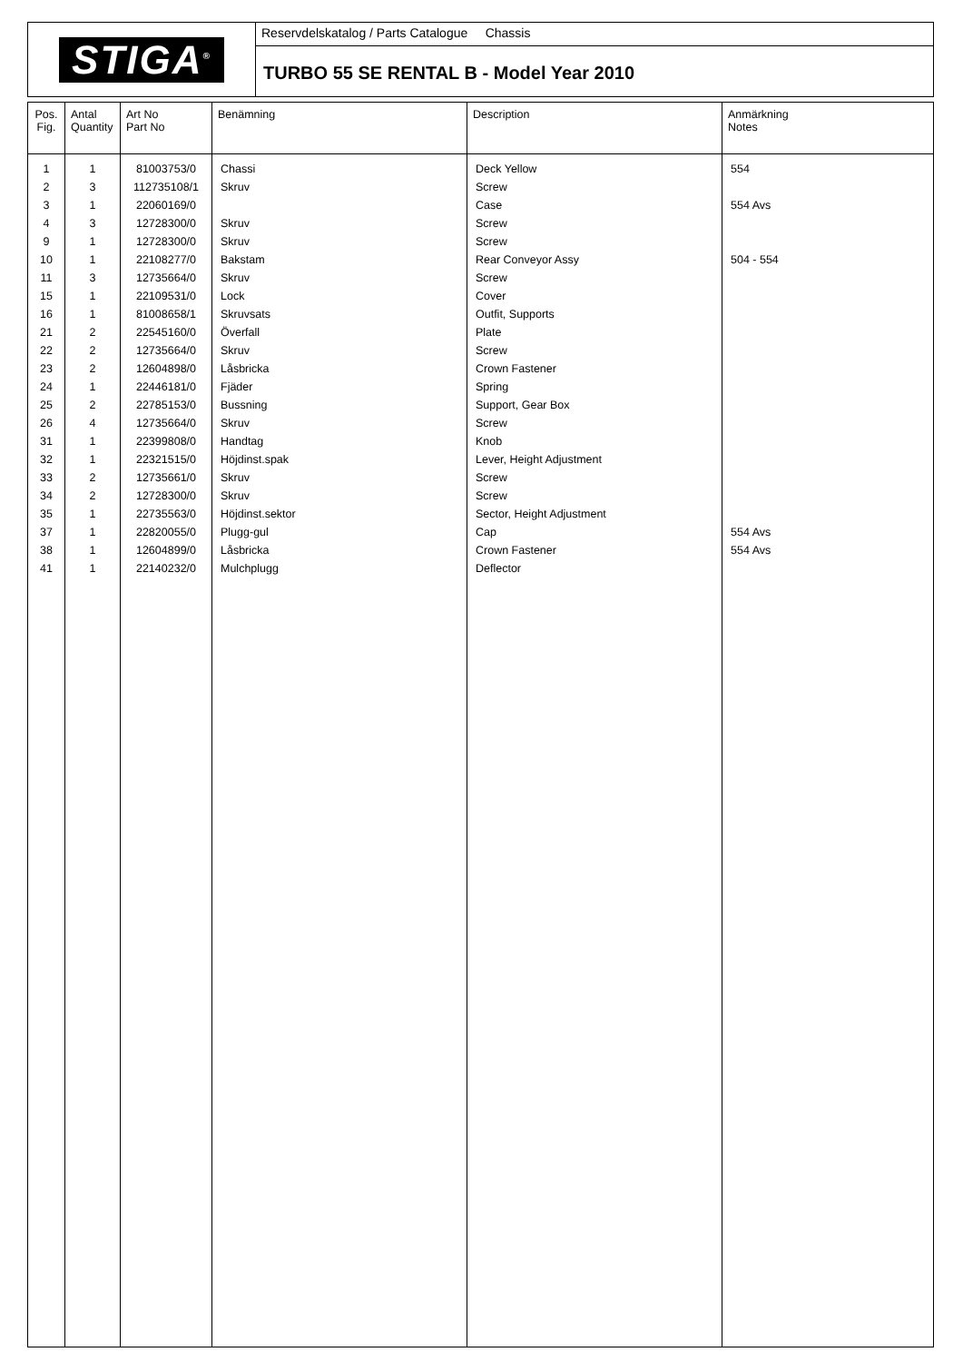STIGA<sup>®</sup>
Reservdelskatalog / Parts Catalogue Chassis
TURBO 55 SE RENTAL B - Model Year 2010
| Pos. Fig. | Antal Quantity | Art No Part No | Benämning | Description | Anmärkning Notes |
| --- | --- | --- | --- | --- | --- |
| 1 | 1 | 81003753/0 | Chassi | Deck Yellow | 554 |
| 2 | 3 | 112735108/1 | Skruv | Screw | |
| 3 | 1 | 22060169/0 | | Case | 554 Avs |
| 4 | 3 | 12728300/0 | Skruv | Screw | |
| 9 | 1 | 12728300/0 | Skruv | Screw | |
| 10 | 1 | 22108277/0 | Bakstam | Rear Conveyor Assy | 504 - 554 |
| 11 | 3 | 12735664/0 | Skruv | Screw | |
| 15 | 1 | 22109531/0 | Lock | Cover | |
| 16 | 1 | 81008658/1 | Skruvsats | Outfit, Supports | |
| 21 | 2 | 22545160/0 | Överfall | Plate | |
| 22 | 2 | 12735664/0 | Skruv | Screw | |
| 23 | 2 | 12604898/0 | Låsbricka | Crown Fastener | |
| 24 | 1 | 22446181/0 | Fjäder | Spring | |
| 25 | 2 | 22785153/0 | Bussning | Support, Gear Box | |
| 26 | 4 | 12735664/0 | Skruv | Screw | |
| 31 | 1 | 22399808/0 | Handtag | Knob | |
| 32 | 1 | 22321515/0 | Höjdinst.spak | Lever, Height Adjustment | |
| 33 | 2 | 12735661/0 | Skruv | Screw | |
| 34 | 2 | 12728300/0 | Skruv | Screw | |
| 35 | 1 | 22735563/0 | Höjdinst.sektor | Sector, Height Adjustment | |
| 37 | 1 | 22820055/0 | Plugg-gul | Cap | 554 Avs |
| 38 | 1 | 12604899/0 | Låsbricka | Crown Fastener | 554 Avs |
| 41 | 1 | 22140232/0 | Mulchplugg | Deflector | |